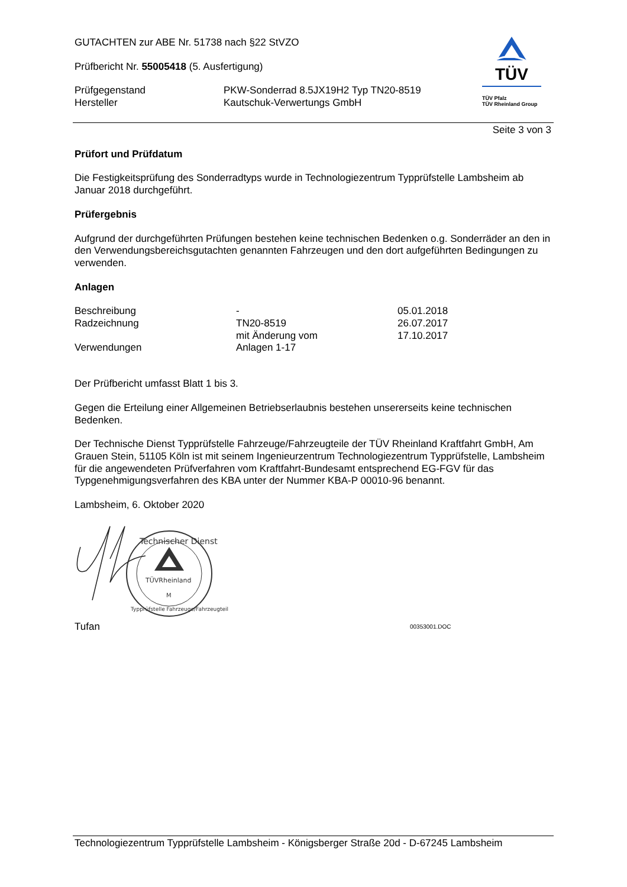TÜV
TÜV Pfalz
TÜV Rheinland Group
GUTACHTEN zur ABE Nr. 51738 nach §22 StVZO
Prüfbericht Nr. 55005418 (5. Ausfertigung)
| Prüfgegenstand | PKW-Sonderrad 8.5JX19H2 Typ TN20-8519 |
| Hersteller | Kautschuk-Verwertungs GmbH |
Seite 3 von 3
Prüfort und Prüfdatum
Die Festigkeitsprüfung des Sonderradtyps wurde in Technologiezentrum Typprüfstelle Lambsheim ab Januar 2018 durchgeführt.
Prüfergebnis
Aufgrund der durchgeführten Prüfungen bestehen keine technischen Bedenken o.g. Sonderräder an den in den Verwendungsbereichsgutachten genannten Fahrzeugen und den dort aufgeführten Bedingungen zu verwenden.
Anlagen
| Beschreibung | - | 05.01.2018 |
| Radzeichnung | TN20-8519 | 26.07.2017 |
| | mit Änderung vom | 17.10.2017 |
| Verwendungen | Anlagen 1-17 | |
Der Prüfbericht umfasst Blatt 1 bis 3.
Gegen die Erteilung einer Allgemeinen Betriebserlaubnis bestehen unsererseits keine technischen Bedenken.
Der Technische Dienst Typprüfstelle Fahrzeuge/Fahrzeugteile der TÜV Rheinland Kraftfahrt GmbH, Am Grauen Stein, 51105 Köln ist mit seinem Ingenieurzentrum Technologiezentrum Typprüfstelle, Lambsheim für die angewendeten Prüfverfahren vom Kraftfahrt-Bundesamt entsprechend EG-FGV für das Typgenehmigungsverfahren des KBA unter der Nummer KBA-P 00010-96 benannt.
Lambsheim, 6. Oktober 2020
Technischer Dienst
TÜVRheinland
M
Typprüfstelle Fahrzeuge/Fahrzeugteile
Tufan 00353001.DOC
Technologiezentrum Typprüfstelle Lambsheim - Königsberger Straße 20d - D-67245 Lambsheim